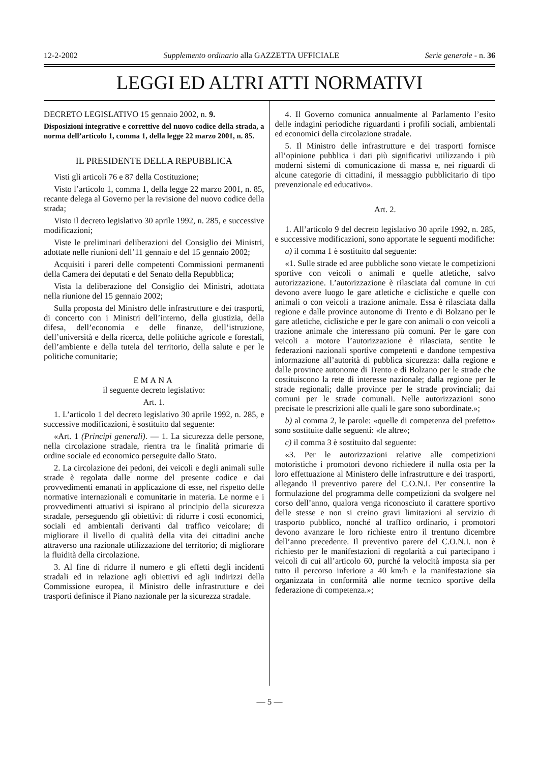12-2-2002 Supplemento ordinario alla GAZZETTA UFFICIALE Serie generale - n. 36
LEGGI ED ALTRI ATTI NORMATIVI
DECRETO LEGISLATIVO 15 gennaio 2002, n. 9.
Disposizioni integrative e correttive del nuovo codice della strada, a norma dell’articolo 1, comma 1, della legge 22 marzo 2001, n. 85.
IL PRESIDENTE DELLA REPUBBLICA
Visti gli articoli 76 e 87 della Costituzione;
Visto l’articolo 1, comma 1, della legge 22 marzo 2001, n. 85, recante delega al Governo per la revisione del nuovo codice della strada;
Visto il decreto legislativo 30 aprile 1992, n. 285, e successive modificazioni;
Viste le preliminari deliberazioni del Consiglio dei Ministri, adottate nelle riunioni dell’11 gennaio e del 15 gennaio 2002;
Acquisiti i pareri delle competenti Commissioni permanenti della Camera dei deputati e del Senato della Repubblica;
Vista la deliberazione del Consiglio dei Ministri, adottata nella riunione del 15 gennaio 2002;
Sulla proposta del Ministro delle infrastrutture e dei trasporti, di concerto con i Ministri dell’interno, della giustizia, della difesa, dell’economia e delle finanze, dell’istruzione, dell’università e della ricerca, delle politiche agricole e forestali, dell’ambiente e della tutela del territorio, della salute e per le politiche comunitarie;
EMANA
il seguente decreto legislativo:
Art. 1.
1. L’articolo 1 del decreto legislativo 30 aprile 1992, n. 285, e successive modificazioni, è sostituito dal seguente:
«Art. 1 (Principi generali). — 1. La sicurezza delle persone, nella circolazione stradale, rientra tra le finalità primarie di ordine sociale ed economico perseguite dallo Stato.
2. La circolazione dei pedoni, dei veicoli e degli animali sulle strade è regolata dalle norme del presente codice e dai provvedimenti emanati in applicazione di esse, nel rispetto delle normative internazionali e comunitarie in materia. Le norme e i provvedimenti attuativi si ispirano al principio della sicurezza stradale, perseguendo gli obiettivi: di ridurre i costi economici, sociali ed ambientali derivanti dal traffico veicolare; di migliorare il livello di qualità della vita dei cittadini anche attraverso una razionale utilizzazione del territorio; di migliorare la fluidità della circolazione.
3. Al fine di ridurre il numero e gli effetti degli incidenti stradali ed in relazione agli obiettivi ed agli indirizzi della Commissione europea, il Ministro delle infrastrutture e dei trasporti definisce il Piano nazionale per la sicurezza stradale.
4. Il Governo comunica annualmente al Parlamento l’esito delle indagini periodiche riguardanti i profili sociali, ambientali ed economici della circolazione stradale.
5. Il Ministro delle infrastrutture e dei trasporti fornisce all’opinione pubblica i dati più significativi utilizzando i più moderni sistemi di comunicazione di massa e, nei riguardi di alcune categorie di cittadini, il messaggio pubblicitario di tipo prevenzionale ed educativo».
Art. 2.
1. All’articolo 9 del decreto legislativo 30 aprile 1992, n. 285, e successive modificazioni, sono apportate le seguenti modifiche:
a) il comma 1 è sostituito dal seguente:
«1. Sulle strade ed aree pubbliche sono vietate le competizioni sportive con veicoli o animali e quelle atletiche, salvo autorizzazione. L’autorizzazione è rilasciata dal comune in cui devono avere luogo le gare atletiche e ciclistiche e quelle con animali o con veicoli a trazione animale. Essa è rilasciata dalla regione e dalle province autonome di Trento e di Bolzano per le gare atletiche, ciclistiche e per le gare con animali o con veicoli a trazione animale che interessano più comuni. Per le gare con veicoli a motore l’autorizzazione è rilasciata, sentite le federazioni nazionali sportive competenti e dandone tempestiva informazione all’autorità di pubblica sicurezza: dalla regione e dalle province autonome di Trento e di Bolzano per le strade che costituiscono la rete di interesse nazionale; dalla regione per le strade regionali; dalle province per le strade provinciali; dai comuni per le strade comunali. Nelle autorizzazioni sono precisate le prescrizioni alle quali le gare sono subordinate.»;
b) al comma 2, le parole: «quelle di competenza del prefetto» sono sostituite dalle seguenti: «le altre»;
c) il comma 3 è sostituito dal seguente:
«3. Per le autorizzazioni relative alle competizioni motoristiche i promotori devono richiedere il nulla osta per la loro effettuazione al Ministero delle infrastrutture e dei trasporti, allegando il preventivo parere del C.O.N.I. Per consentire la formulazione del programma delle competizioni da svolgere nel corso dell’anno, qualora venga riconosciuto il carattere sportivo delle stesse e non si creino gravi limitazioni al servizio di trasporto pubblico, nonché al traffico ordinario, i promotori devono avanzare le loro richieste entro il trentuno dicembre dell’anno precedente. Il preventivo parere del C.O.N.I. non è richiesto per le manifestazioni di regolarità a cui partecipano i veicoli di cui all’articolo 60, purché la velocità imposta sia per tutto il percorso inferiore a 40 km/h e la manifestazione sia organizzata in conformità alle norme tecnico sportive della federazione di competenza.»;
— 5 —